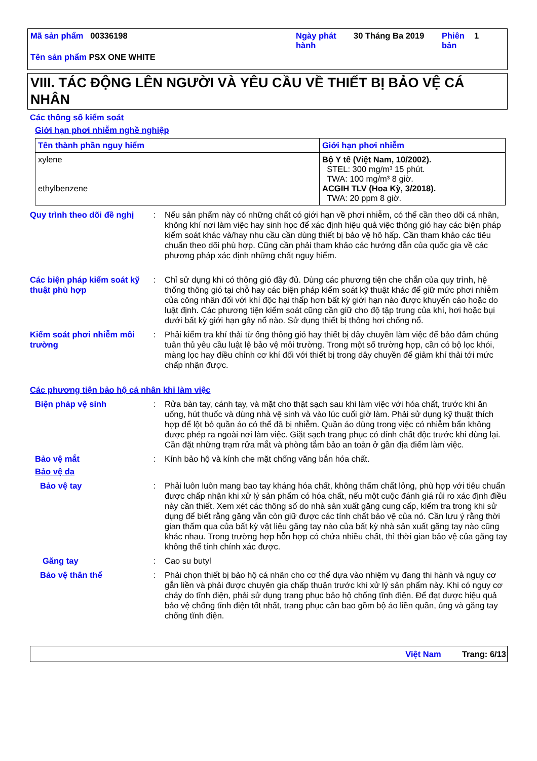| Mã sản phẩm 00336198 | Ngày phát hành | 30 Tháng Ba 2019 | Phiên bản | 1 |
Tên sản phẩm PSX ONE WHITE
VIII. TÁC ĐỘNG LÊN NGƯỜI VÀ YÊU CẦU VỀ THIẾT BỊ BẢO VỆ CÁ NHÂN
Các thông số kiểm soát
Giới hạn phơi nhiễm nghề nghiệp
| Tên thành phần nguy hiểm | Giới hạn phơi nhiễm |
| --- | --- |
| xylene ethylbenzene | Bộ Y tế (Việt Nam, 10/2002). STEL: 300 mg/m³ 15 phút. TWA: 100 mg/m³ 8 giờ. ACGIH TLV (Hoa Kỳ, 3/2018). TWA: 20 ppm 8 giờ. |
Quy trình theo dõi đề nghị
: Nếu sản phẩm này có những chất có giới hạn về phơi nhiễm, có thể cần theo dõi cá nhân, không khí nơi làm việc hay sinh học để xác định hiệu quả việc thông gió hay các biện pháp kiểm soát khác và/hay nhu cầu cần dùng thiết bị bảo vệ hô hấp. Cần tham khảo các tiêu chuẩn theo dõi phù hợp. Cũng cần phải tham khảo các hướng dẫn của quốc gia về các phương pháp xác định những chất nguy hiểm.
Các biện pháp kiểm soát kỹ thuật phù hợp
: Chỉ sử dụng khi có thông gió đầy đủ. Dùng các phương tiện che chắn của quy trình, hệ thống thông gió tại chỗ hay các biện pháp kiểm soát kỹ thuật khác để giữ mức phơi nhiễm của công nhân đối với khí độc hại thấp hơn bất kỳ giới hạn nào được khuyến cáo hoặc do luật định. Các phương tiện kiểm soát cũng cần giữ cho độ tập trung của khí, hơi hoặc bụi dưới bất kỳ giới hạn gây nổ nào. Sử dụng thiết bị thông hơi chống nổ.
Kiểm soát phơi nhiễm môi trường
: Phải kiểm tra khí thải từ ống thông gió hay thiết bị dây chuyền làm việc để bảo đảm chúng tuân thủ yêu cầu luật lệ bảo vệ môi trường. Trong một số trường hợp, cần có bộ lọc khói, màng lọc hay điều chỉnh cơ khí đối với thiết bị trong dây chuyền để giảm khí thải tới mức chấp nhận được.
Các phương tiện bảo hộ cá nhân khi làm việc
Biện pháp vệ sinh : Rửa bàn tay, cánh tay, và mặt cho thật sạch sau khi làm việc với hóa chất, trước khi ăn uống, hút thuốc và dùng nhà vệ sinh và vào lúc cuối giờ làm. Phải sử dụng kỹ thuật thích hợp để lột bỏ quần áo có thể đã bị nhiễm. Quần áo dùng trong việc có nhiễm bẩn không được phép ra ngoài nơi làm việc. Giặt sạch trang phục có dính chất độc trước khi dùng lại. Cần đặt những trạm rửa mắt và phòng tắm bảo an toàn ở gần địa điểm làm việc.
Bảo vệ mắt : Kính bảo hộ và kính che mặt chống văng bắn hóa chất.
Bảo vệ da
Bảo vệ tay : Phải luôn luôn mang bao tay kháng hóa chất, không thấm chất lỏng, phù hợp với tiêu chuẩn được chấp nhận khi xử lý sản phẩm có hóa chất, nếu một cuộc đánh giá rủi ro xác định điều này cần thiết. Xem xét các thông số do nhà sản xuất găng cung cấp, kiểm tra trong khi sử dụng để biết rằng găng vẫn còn giữ được các tính chất bảo vệ của nó. Cần lưu ý rằng thời gian thấm qua của bất kỳ vật liệu găng tay nào của bất kỳ nhà sản xuất găng tay nào cũng khác nhau. Trong trường hợp hỗn hợp có chứa nhiều chất, thì thời gian bảo vệ của găng tay không thể tính chính xác được.
Găng tay : Cao su butyl
Bảo vệ thân thể : Phải chọn thiết bị bảo hộ cá nhân cho cơ thể dựa vào nhiệm vụ đang thi hành và nguy cơ gắn liền và phải được chuyên gia chấp thuận trước khi xử lý sản phẩm này. Khi có nguy cơ cháy do tĩnh điện, phải sử dụng trang phục bảo hộ chống tĩnh điện. Để đạt được hiệu quả bảo vệ chống tĩnh điện tốt nhất, trang phục cần bao gồm bộ áo liền quần, ủng và găng tay chống tĩnh điện.
Việt Nam Trang: 6/13